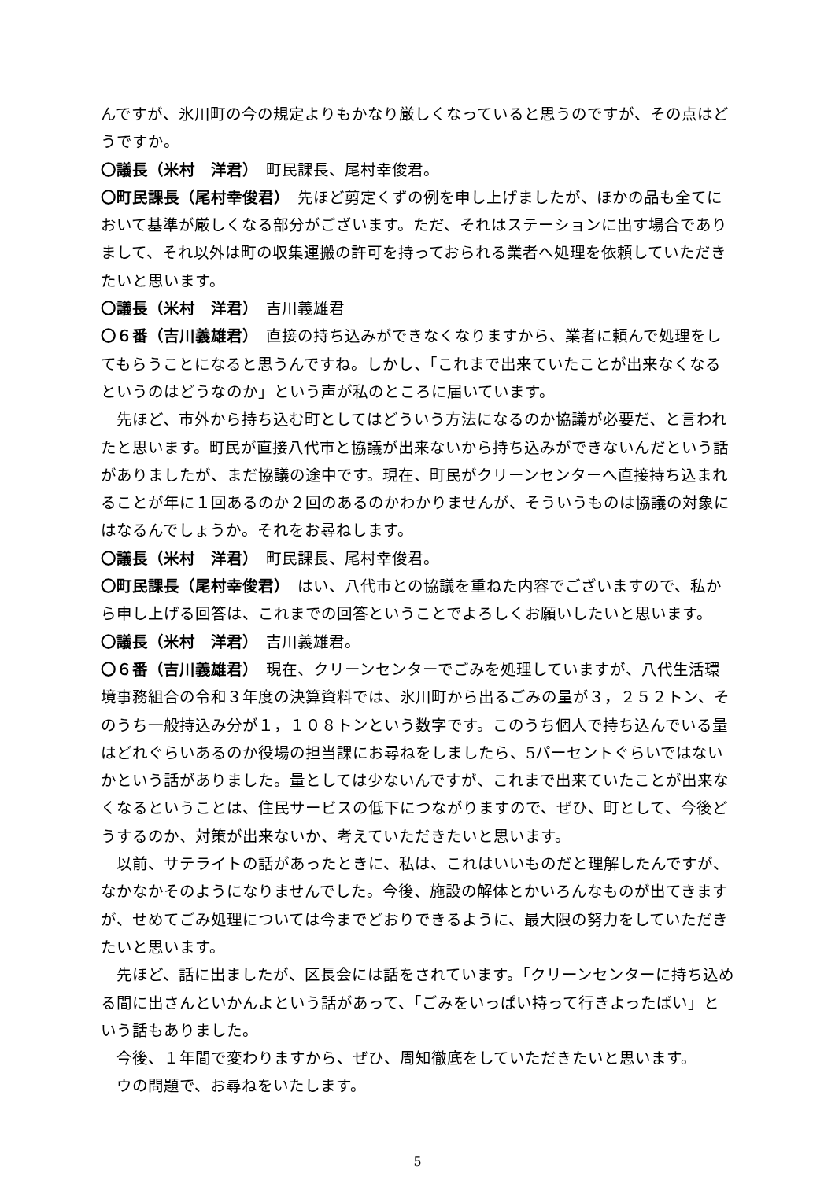んですが、氷川町の今の規定よりもかなり厳しくなっていると思うのですが、その点はどうですか。
〇議長（米村　洋君）　町民課長、尾村幸俊君。
〇町民課長（尾村幸俊君）　先ほど剪定くずの例を申し上げましたが、ほかの品も全てにおいて基準が厳しくなる部分がございます。ただ、それはステーションに出す場合でありまして、それ以外は町の収集運搬の許可を持っておられる業者へ処理を依頼していただきたいと思います。
〇議長（米村　洋君）　吉川義雄君
〇６番（吉川義雄君）　直接の持ち込みができなくなりますから、業者に頼んで処理をしてもらうことになると思うんですね。しかし、「これまで出来ていたことが出来なくなるというのはどうなのか」という声が私のところに届いています。
先ほど、市外から持ち込む町としてはどういう方法になるのか協議が必要だ、と言われたと思います。町民が直接八代市と協議が出来ないから持ち込みができないんだという話がありましたが、まだ協議の途中です。現在、町民がクリーンセンターへ直接持ち込まれることが年に１回あるのか２回のあるのかわかりませんが、そういうものは協議の対象にはなるんでしょうか。それをお尋ねします。
〇議長（米村　洋君）　町民課長、尾村幸俊君。
〇町民課長（尾村幸俊君）　はい、八代市との協議を重ねた内容でございますので、私から申し上げる回答は、これまでの回答ということでよろしくお願いしたいと思います。
〇議長（米村　洋君）　吉川義雄君。
〇６番（吉川義雄君）　現在、クリーンセンターでごみを処理していますが、八代生活環境事務組合の令和３年度の決算資料では、氷川町から出るごみの量が３，２５２トン、そのうち一般持込み分が１，１０８トンという数字です。このうち個人で持ち込んでいる量はどれぐらいあるのか役場の担当課にお尋ねをしましたら、5パーセントぐらいではないかという話がありました。量としては少ないんですが、これまで出来ていたことが出来なくなるということは、住民サービスの低下につながりますので、ぜひ、町として、今後どうするのか、対策が出来ないか、考えていただきたいと思います。
以前、サテライトの話があったときに、私は、これはいいものだと理解したんですが、なかなかそのようになりませんでした。今後、施設の解体とかいろんなものが出てきますが、せめてごみ処理については今までどおりできるように、最大限の努力をしていただきたいと思います。
先ほど、話に出ましたが、区長会には話をされています。「クリーンセンターに持ち込める間に出さんといかんよという話があって、「ごみをいっぱい持って行きよったばい」という話もありました。
今後、１年間で変わりますから、ぜひ、周知徹底をしていただきたいと思います。
ウの問題で、お尋ねをいたします。
5